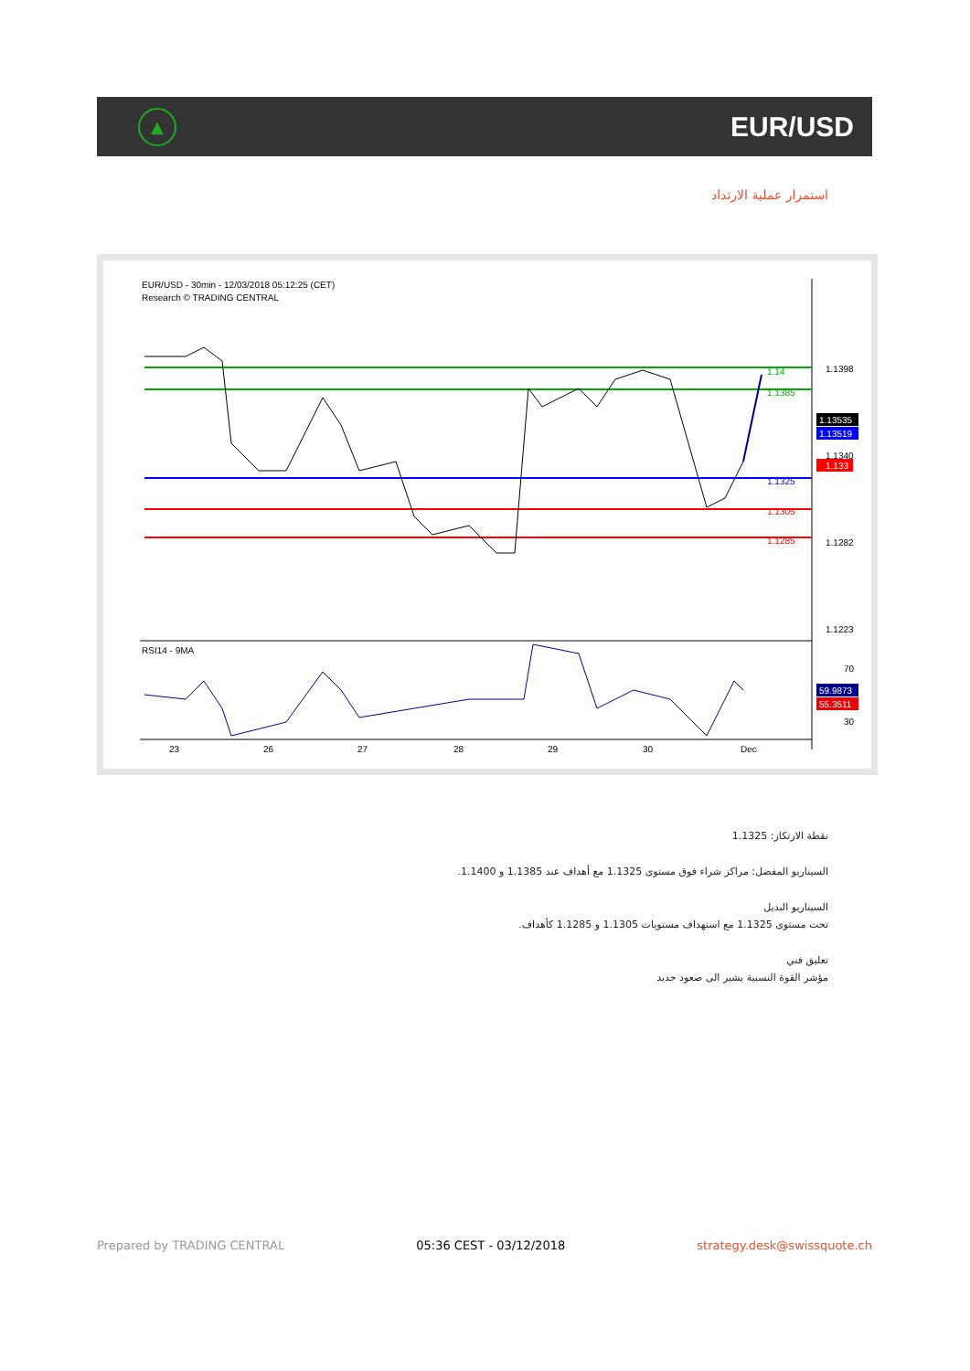▲
EUR/USD
استمرار عملية الارتداد
EUR/USD - 30min - 12/03/2018 05:12:25 (CET)
Research © TRADING CENTRAL
1.1398
1.1340
1.1282
1.1223
1.14
1.1385
1.1325
1.1305
1.1285
1.13535
1.13519
1.133
RSI14 - 9MA
70
30
59.9873
55.3511
23
26
27
28
29
30
Dec
نقطة الارتكاز: 1.1325
السيناريو المفضل: مراكز شراء فوق مستوى 1.1325 مع أهداف عند 1.1385 و 1.1400.
السيناريو البديل
تحت مستوى 1.1325 مع استهداف مستويات 1.1305 و 1.1285 كأهداف.
تعليق فني
مؤشر القوة النسبية يشير الى صعود جديد
Prepared by TRADING CENTRAL 05:36 CEST - 03/12/2018 strategy.desk@swissquote.ch